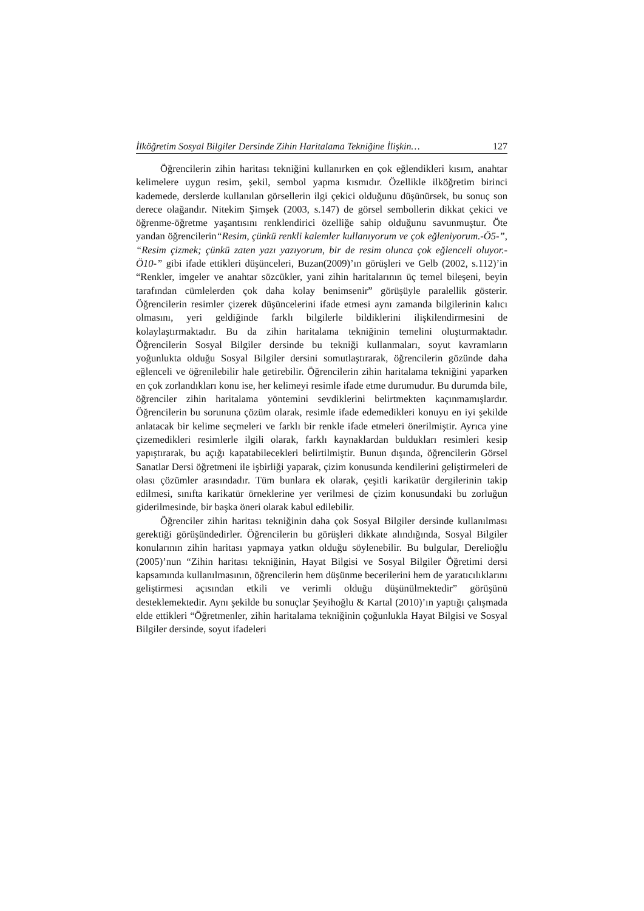İlköğretim Sosyal Bilgiler Dersinde Zihin Haritalama Tekniğine İlişkin… 127
Öğrencilerin zihin haritası tekniğini kullanırken en çok eğlendikleri kısım, anahtar kelimelere uygun resim, şekil, sembol yapma kısmıdır. Özellikle ilköğretim birinci kademede, derslerde kullanılan görsellerin ilgi çekici olduğunu düşünürsek, bu sonuç son derece olağandır. Nitekim Şimşek (2003, s.147) de görsel sembollerin dikkat çekici ve öğrenme-öğretme yaşantısını renklendirici özelliğe sahip olduğunu savunmuştur. Öte yandan öğrencilerin“Resim, çünkü renkli kalemler kullanıyorum ve çok eğleniyorum.-Ö5-”, “Resim çizmek; çünkü zaten yazı yazıyorum, bir de resim olunca çok eğlenceli oluyor.-Ö10-” gibi ifade ettikleri düşünceleri, Buzan(2009)’ın görüşleri ve Gelb (2002, s.112)’in “Renkler, imgeler ve anahtar sözcükler, yani zihin haritalarının üç temel bileşeni, beyin tarafından cümlelerden çok daha kolay benimsenir” görüşüyle paralellik gösterir. Öğrencilerin resimler çizerek düşüncelerini ifade etmesi aynı zamanda bilgilerinin kalıcı olmasını, yeri geldiğinde farklı bilgilerle bildiklerini ilişkilendirmesini de kolaylaştırmaktadır. Bu da zihin haritalama tekniğinin temelini oluşturmaktadır. Öğrencilerin Sosyal Bilgiler dersinde bu tekniği kullanmaları, soyut kavramların yoğunlukta olduğu Sosyal Bilgiler dersini somutlaştırarak, öğrencilerin gözünde daha eğlenceli ve öğrenilebilir hale getirebilir. Öğrencilerin zihin haritalama tekniğini yaparken en çok zorlandıkları konu ise, her kelimeyi resimle ifade etme durumudur. Bu durumda bile, öğrenciler zihin haritalama yöntemini sevdiklerini belirtmekten kaçınmamışlardır. Öğrencilerin bu sorununa çözüm olarak, resimle ifade edemedikleri konuyu en iyi şekilde anlatacak bir kelime seçmeleri ve farklı bir renkle ifade etmeleri önerilmiştir. Ayrıca yine çizemedikleri resimlerle ilgili olarak, farklı kaynaklardan buldukları resimleri kesip yapıştırarak, bu açığı kapatabilecekleri belirtilmiştir. Bunun dışında, öğrencilerin Görsel Sanatlar Dersi öğretmeni ile işbirliği yaparak, çizim konusunda kendilerini geliştirmeleri de olası çözümler arasındadır. Tüm bunlara ek olarak, çeşitli karikatür dergilerinin takip edilmesi, sınıfta karikatür örneklerine yer verilmesi de çizim konusundaki bu zorluğun giderilmesinde, bir başka öneri olarak kabul edilebilir.
Öğrenciler zihin haritası tekniğinin daha çok Sosyal Bilgiler dersinde kullanılması gerektiği görüşündedirler. Öğrencilerin bu görüşleri dikkate alındığında, Sosyal Bilgiler konularının zihin haritası yapmaya yatkın olduğu söylenebilir. Bu bulgular, Derelioğlu (2005)’nun “Zihin haritası tekniğinin, Hayat Bilgisi ve Sosyal Bilgiler Öğretimi dersi kapsamında kullanılmasının, öğrencilerin hem düşünme becerilerini hem de yaratıcılıklarını geliştirmesi açısından etkili ve verimli olduğu düşünülmektedir” görüşünü desteklemektedir. Aynı şekilde bu sonuçlar Şeyihoğlu & Kartal (2010)’ın yaptığı çalışmada elde ettikleri “Öğretmenler, zihin haritalama tekniğinin çoğunlukla Hayat Bilgisi ve Sosyal Bilgiler dersinde, soyut ifadeleri